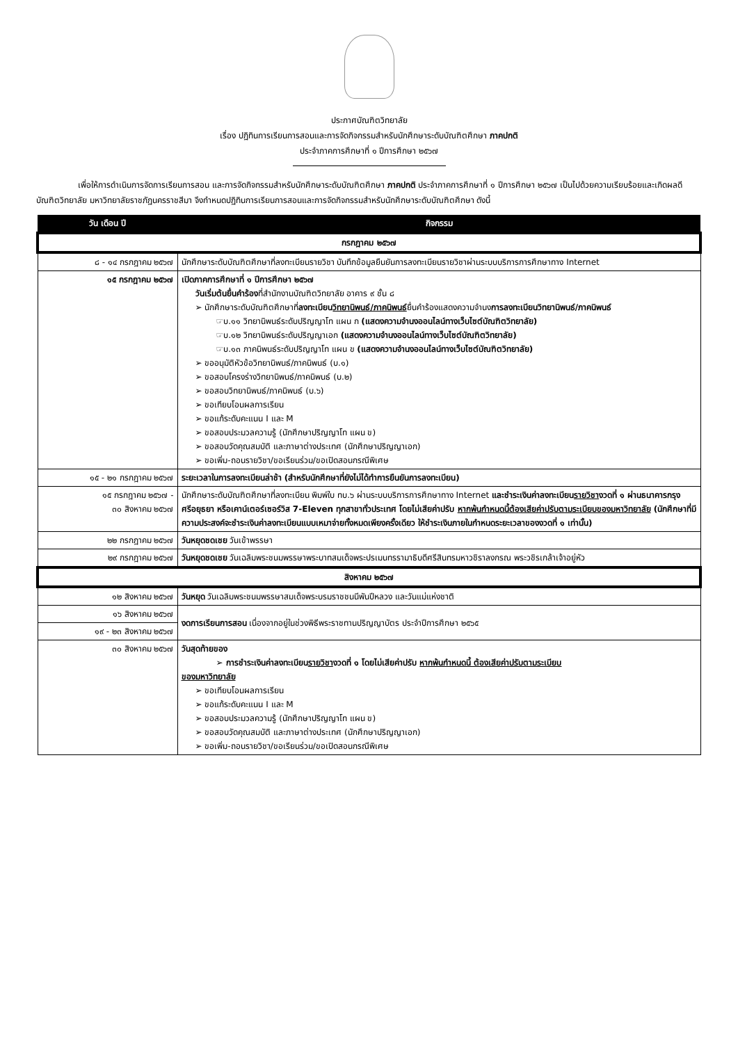ประกาศบัณฑิตวิทยาลัย
เรื่อง ปฏิทินการเรียนการสอนและการจัดกิจกรรมสำหรับนักศึกษาระดับบัณฑิตศึกษา ภาคปกติ
ประจำภาคการศึกษาที่ ๑ ปีการศึกษา ๒๕๖๗
เพื่อให้การดำเนินการจัดการเรียนการสอน และการจัดกิจกรรมสำหรับนักศึกษาระดับบัณฑิตศึกษา ภาคปกติ ประจำภาคการศึกษาที่ ๑ ปีการศึกษา ๒๕๖๗ เป็นไปด้วยความเรียบร้อยและเกิดผลดี บัณฑิตวิทยาลัย มหาวิทยาลัยราชภัฏนครราชสีมา จึงกำหนดปฏิทินการเรียนการสอนและการจัดกิจกรรมสำหรับนักศึกษาระดับบัณฑิตศึกษา ดังนี้
| วัน เดือน ปี | กิจกรรม |
| --- | --- |
| กรกฎาคม ๒๕๖๗ | |
| ๘ - ๑๔ กรกฎาคม ๒๕๖๗ | นักศึกษาระดับบัณฑิตศึกษาที่ลงทะเบียนรายวิชา บันทึกข้อมูลยืนยันการลงทะเบียนรายวิชาผ่านระบบบริการการศึกษาทาง Internet |
| ๑๕ กรกฎาคม ๒๕๖๗ | เปิดภาคการศึกษาที่ ๑ ปีการศึกษา ๒๕๖๗ วันเริ่มต้นยื่นคำร้อง ที่สำนักงานบัณฑิตวิทยาลัย อาคาร ๙ ชั้น ๘ ➢ นักศึกษาระดับบัณฑิตศึกษาที่ ลงทะเบียน วิทยานิพนธ์/ภาคนิพนธ์ ยื่นคำร้องแสดงความจำนง การลงทะเบียนวิทยานิพนธ์/ภาคนิพนธ์ ☞บ.๑๑ วิทยานิพนธ์ระดับปริญญาโท แผน ก (แสดงความจำนงออนไลน์ทางเว็บไซต์บัณฑิตวิทยาลัย) ☞บ.๑๒ วิทยานิพนธ์ระดับปริญญาเอก (แสดงความจำนงออนไลน์ทางเว็บไซต์บัณฑิตวิทยาลัย) ☞บ.๑๓ ภาคนิพนธ์ระดับปริญญาโท แผน ข (แสดงความจำนงออนไลน์ทางเว็บไซต์บัณฑิตวิทยาลัย) ➢ ขออนุมัติหัวข้อวิทยานิพนธ์/ภาคนิพนธ์ (บ.๑) ➢ ขอสอบโครงร่างวิทยานิพนธ์/ภาคนิพนธ์ (บ.๒) ➢ ขอสอบวิทยานิพนธ์/ภาคนิพนธ์ (บ.๖) ➢ ขอเทียบโอนผลการเรียน ➢ ขอแก้ระดับคะแนน I และ M ➢ ขอสอบประมวลความรู้ (นักศึกษาปริญญาโท แผน ข) ➢ ขอสอบวัดคุณสมบัติ และภาษาต่างประเทศ (นักศึกษาปริญญาเอก) ➢ ขอเพิ่ม-ถอนรายวิชา/ขอเรียนร่วม/ขอเปิดสอนกรณีพิเศษ |
| ๑๕ - ๒๑ กรกฎาคม ๒๕๖๗ | ระยะเวลาในการลงทะเบียนล่าช้า (สำหรับนักศึกษาที่ยังไม่ได้ทำการยืนยันการลงทะเบียน) |
| ๑๕ กรกฎาคม ๒๕๖๗ - ๓๐ สิงหาคม ๒๕๖๗ | นักศึกษาระดับบัณฑิตศึกษาที่ลงทะเบียน พิมพ์ใบ ทบ.๖ ผ่านระบบบริการการศึกษาทาง Internet และชำระเงินค่าลงทะเบียน รายวิชา งวดที่ ๑ ผ่านธนาคารกรุงศรีอยุธยา หรือเคาน์เตอร์เซอร์วิส 7-Eleven ทุกสาขาทั่วประเทศ โดยไม่เสียค่าปรับ หากพ้นกำหนดนี้ต้องเสียค่าปรับตามระเบียบของมหาวิทยาลัย (นักศึกษาที่มีความประสงค์จะชำระเงินค่าลงทะเบียนแบบเหมาจ่ายทั้งหมดเพียงครั้งเดียว ให้ชำระเงินภายในกำหนดระยะเวลาของงวดที่ ๑ เท่านั้น) |
| ๒๒ กรกฎาคม ๒๕๖๗ | วันหยุดชดเชย วันเข้าพรรษา |
| ๒๙ กรกฎาคม ๒๕๖๗ | วันหยุดชดเชย วันเฉลิมพระชนมพรรษาพระบาทสมเด็จพระปรเมนทรรามาธิบดีศรีสินทรมหาวชิราลงกรณ พระวชิรเกล้าเจ้าอยู่หัว |
| สิงหาคม ๒๕๖๗ | |
| ๑๒ สิงหาคม ๒๕๖๗ | วันหยุด วันเฉลิมพระชนมพรรษาสมเด็จพระบรมราชชนนีพันปีหลวง และวันแม่แห่งชาติ |
| ๑๖ สิงหาคม ๒๕๖๗ | งดการเรียนการสอน เนื่องจากอยู่ในช่วงพิธีพระราชทานปริญญาบัตร ประจำปีการศึกษา ๒๕๖๕ |
| ๑๙ - ๒๓ สิงหาคม ๒๕๖๗ | |
| ๓๐ สิงหาคม ๒๕๖๗ | วันสุดท้ายของ ➢ การชำระเงินค่าลงทะเบียน รายวิชา งวดที่ ๑ โดยไม่เสียค่าปรับ หากพ้นกำหนดนี้ ต้องเสียค่าปรับตามระเบียบ ของมหาวิทยาลัย ➢ ขอเทียบโอนผลการเรียน ➢ ขอแก้ระดับคะแนน I และ M ➢ ขอสอบประมวลความรู้ (นักศึกษาปริญญาโท แผน ข) ➢ ขอสอบวัดคุณสมบัติ และภาษาต่างประเทศ (นักศึกษาปริญญาเอก) ➢ ขอเพิ่ม-ถอนรายวิชา/ขอเรียนร่วม/ขอเปิดสอนกรณีพิเศษ |